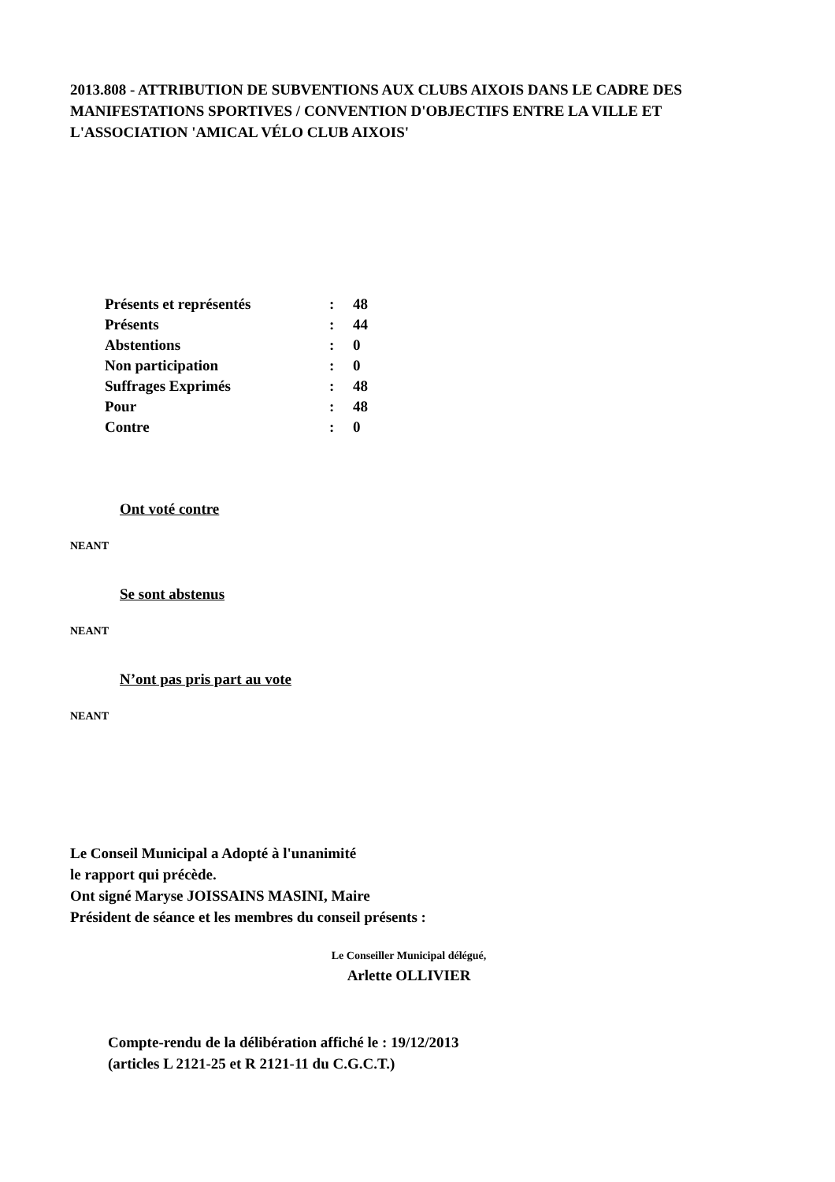2013.808 - ATTRIBUTION DE SUBVENTIONS AUX CLUBS AIXOIS DANS LE CADRE DES MANIFESTATIONS SPORTIVES / CONVENTION D'OBJECTIFS ENTRE LA VILLE ET L'ASSOCIATION 'AMICAL VÉLO CLUB AIXOIS'
| Présents et représentés | : | 48 |
| Présents | : | 44 |
| Abstentions | : | 0 |
| Non participation | : | 0 |
| Suffrages Exprimés | : | 48 |
| Pour | : | 48 |
| Contre | : | 0 |
Ont voté contre
NEANT
Se sont abstenus
NEANT
N’ont pas pris part au vote
NEANT
Le Conseil Municipal a Adopté à l'unanimité
le rapport qui précède.
Ont signé Maryse JOISSAINS MASINI, Maire
Président de séance et les membres du conseil présents :
Le Conseiller Municipal délégué,
Arlette OLLIVIER
Compte-rendu de la délibération affiché le : 19/12/2013
(articles L 2121-25 et R 2121-11 du C.G.C.T.)